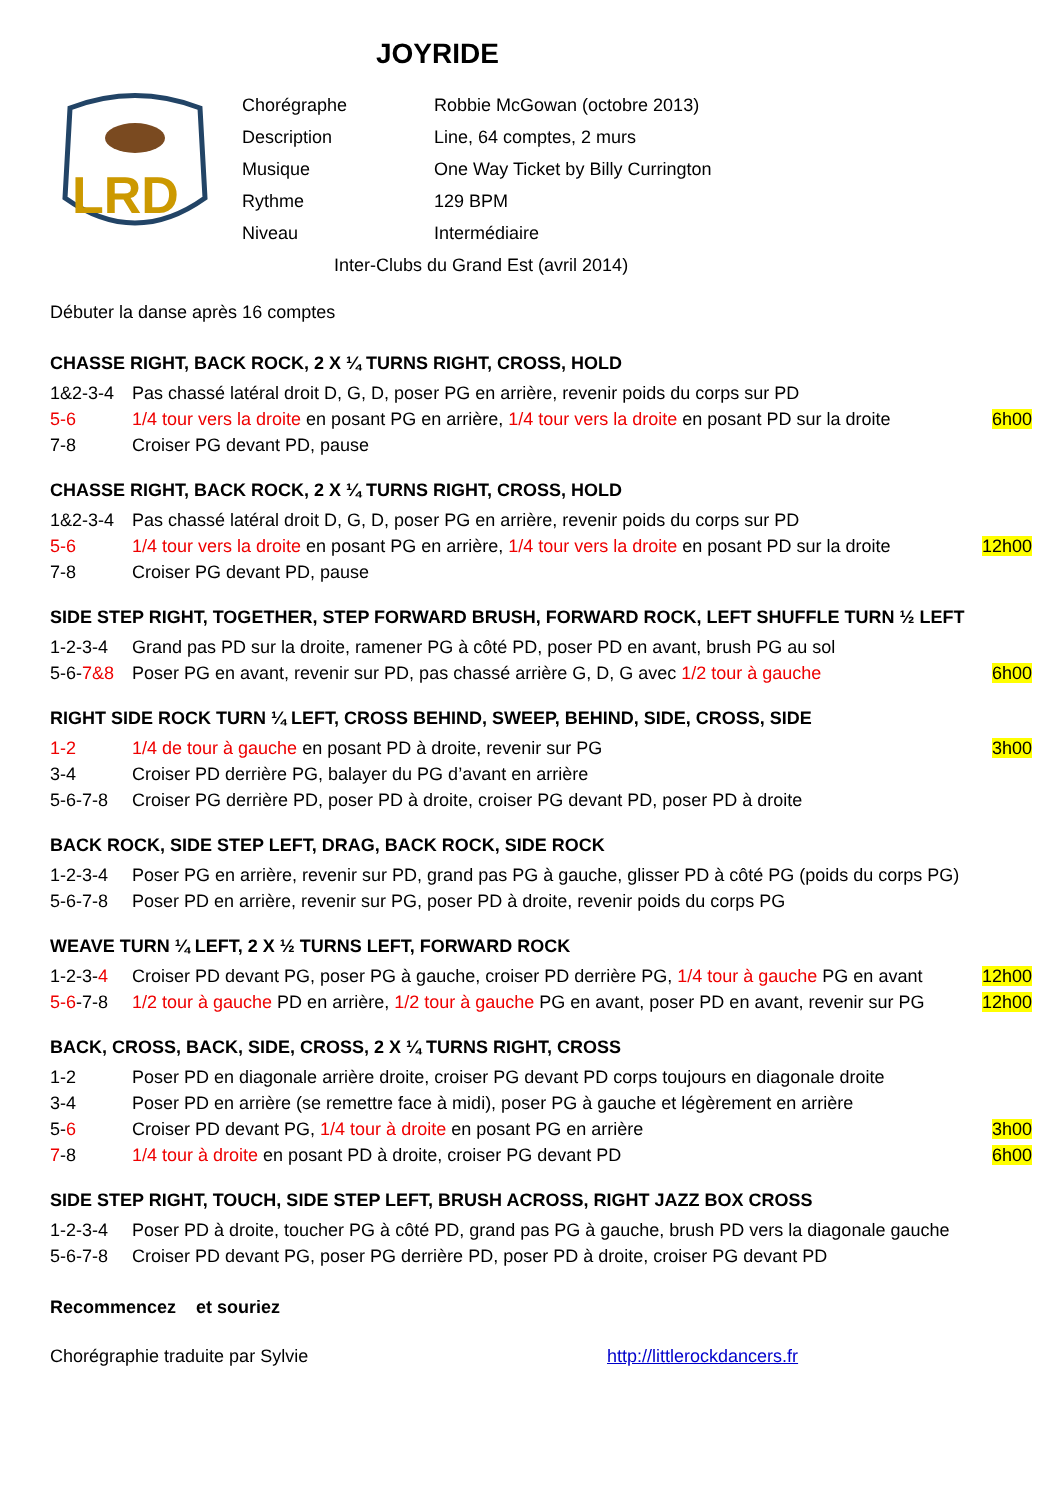JOYRIDE
LRD
| Chorégraphe | Robbie McGowan (octobre 2013) |
| Description | Line, 64 comptes, 2 murs |
| Musique | One Way Ticket by Billy Currington |
| Rythme | 129 BPM |
| Niveau | Intermédiaire |
| Inter-Clubs du Grand Est (avril 2014) | |
Débuter la danse après 16 comptes
CHASSE RIGHT, BACK ROCK, 2 X ¼ TURNS RIGHT, CROSS, HOLD
1&2-3-4 Pas chassé latéral droit D, G, D, poser PG en arrière, revenir poids du corps sur PD
5-6 1/4 tour vers la droite en posant PG en arrière, 1/4 tour vers la droite en posant PD sur la droite 6h00
7-8 Croiser PG devant PD, pause
CHASSE RIGHT, BACK ROCK, 2 X ¼ TURNS RIGHT, CROSS, HOLD
1&2-3-4 Pas chassé latéral droit D, G, D, poser PG en arrière, revenir poids du corps sur PD
5-6 1/4 tour vers la droite en posant PG en arrière, 1/4 tour vers la droite en posant PD sur la droite 12h00
7-8 Croiser PG devant PD, pause
SIDE STEP RIGHT, TOGETHER, STEP FORWARD BRUSH, FORWARD ROCK, LEFT SHUFFLE TURN ½ LEFT
1-2-3-4 Grand pas PD sur la droite, ramener PG à côté PD, poser PD en avant, brush PG au sol
5-6-7&8 Poser PG en avant, revenir sur PD, pas chassé arrière G, D, G avec 1/2 tour à gauche 6h00
RIGHT SIDE ROCK TURN ¼ LEFT, CROSS BEHIND, SWEEP, BEHIND, SIDE, CROSS, SIDE
1-2 1/4 de tour à gauche en posant PD à droite, revenir sur PG 3h00
3-4 Croiser PD derrière PG, balayer du PG d’avant en arrière
5-6-7-8 Croiser PG derrière PD, poser PD à droite, croiser PG devant PD, poser PD à droite
BACK ROCK, SIDE STEP LEFT, DRAG, BACK ROCK, SIDE ROCK
1-2-3-4 Poser PG en arrière, revenir sur PD, grand pas PG à gauche, glisser PD à côté PG (poids du corps PG)
5-6-7-8 Poser PD en arrière, revenir sur PG, poser PD à droite, revenir poids du corps PG
WEAVE TURN ¼ LEFT, 2 X ½ TURNS LEFT, FORWARD ROCK
1-2-3-4 Croiser PD devant PG, poser PG à gauche, croiser PD derrière PG, 1/4 tour à gauche PG en avant 12h00
5-6-7-8 1/2 tour à gauche PD en arrière, 1/2 tour à gauche PG en avant, poser PD en avant, revenir sur PG 12h00
BACK, CROSS, BACK, SIDE, CROSS, 2 X ¼ TURNS RIGHT, CROSS
1-2 Poser PD en diagonale arrière droite, croiser PG devant PD corps toujours en diagonale droite
3-4 Poser PD en arrière (se remettre face à midi), poser PG à gauche et légèrement en arrière
5-6 Croiser PD devant PG, 1/4 tour à droite en posant PG en arrière 3h00
7-8 1/4 tour à droite en posant PD à droite, croiser PG devant PD 6h00
SIDE STEP RIGHT, TOUCH, SIDE STEP LEFT, BRUSH ACROSS, RIGHT JAZZ BOX CROSS
1-2-3-4 Poser PD à droite, toucher PG à côté PD, grand pas PG à gauche, brush PD vers la diagonale gauche
5-6-7-8 Croiser PD devant PG, poser PG derrière PD, poser PD à droite, croiser PG devant PD
Recommencez et souriez
Chorégraphie traduite par Sylvie http://littlerockdancers.fr